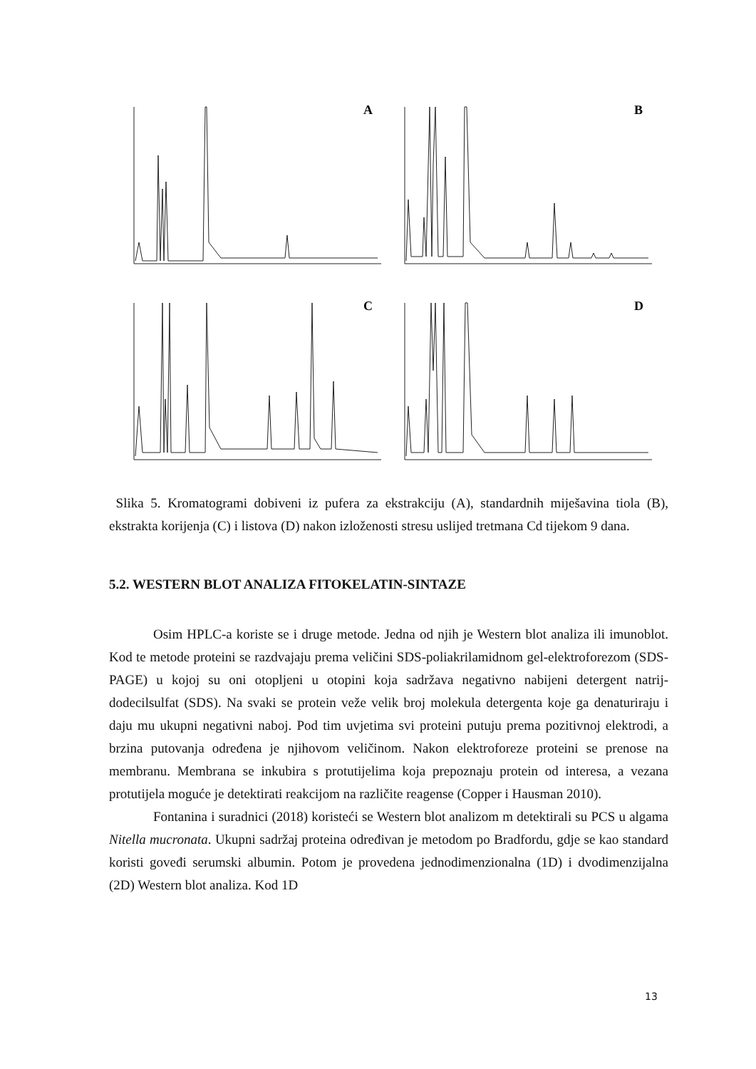A
B
C
D
Slika 5. Kromatogrami dobiveni iz pufera za ekstrakciju (A), standardnih miješavina tiola (B), ekstrakta korijenja (C) i listova (D) nakon izloženosti stresu uslijed tretmana Cd tijekom 9 dana.
5.2. WESTERN BLOT ANALIZA FITOKELATIN-SINTAZE
Osim HPLC-a koriste se i druge metode. Jedna od njih je Western blot analiza ili imunoblot. Kod te metode proteini se razdvajaju prema veličini SDS-poliakrilamidnom gel-elektroforezom (SDS-PAGE) u kojoj su oni otopljeni u otopini koja sadržava negativno nabijeni detergent natrij-dodecilsulfat (SDS). Na svaki se protein veže velik broj molekula detergenta koje ga denaturiraju i daju mu ukupni negativni naboj. Pod tim uvjetima svi proteini putuju prema pozitivnoj elektrodi, a brzina putovanja određena je njihovom veličinom. Nakon elektroforeze proteini se prenose na membranu. Membrana se inkubira s protutijelima koja prepoznaju protein od interesa, a vezana protutijela moguće je detektirati reakcijom na različite reagense (Copper i Hausman 2010).
Fontanina i suradnici (2018) koristeći se Western blot analizom m detektirali su PCS u algama Nitella mucronata. Ukupni sadržaj proteina određivan je metodom po Bradfordu, gdje se kao standard koristi goveđi serumski albumin. Potom je provedena jednodimenzionalna (1D) i dvodimenzijalna (2D) Western blot analiza. Kod 1D
13